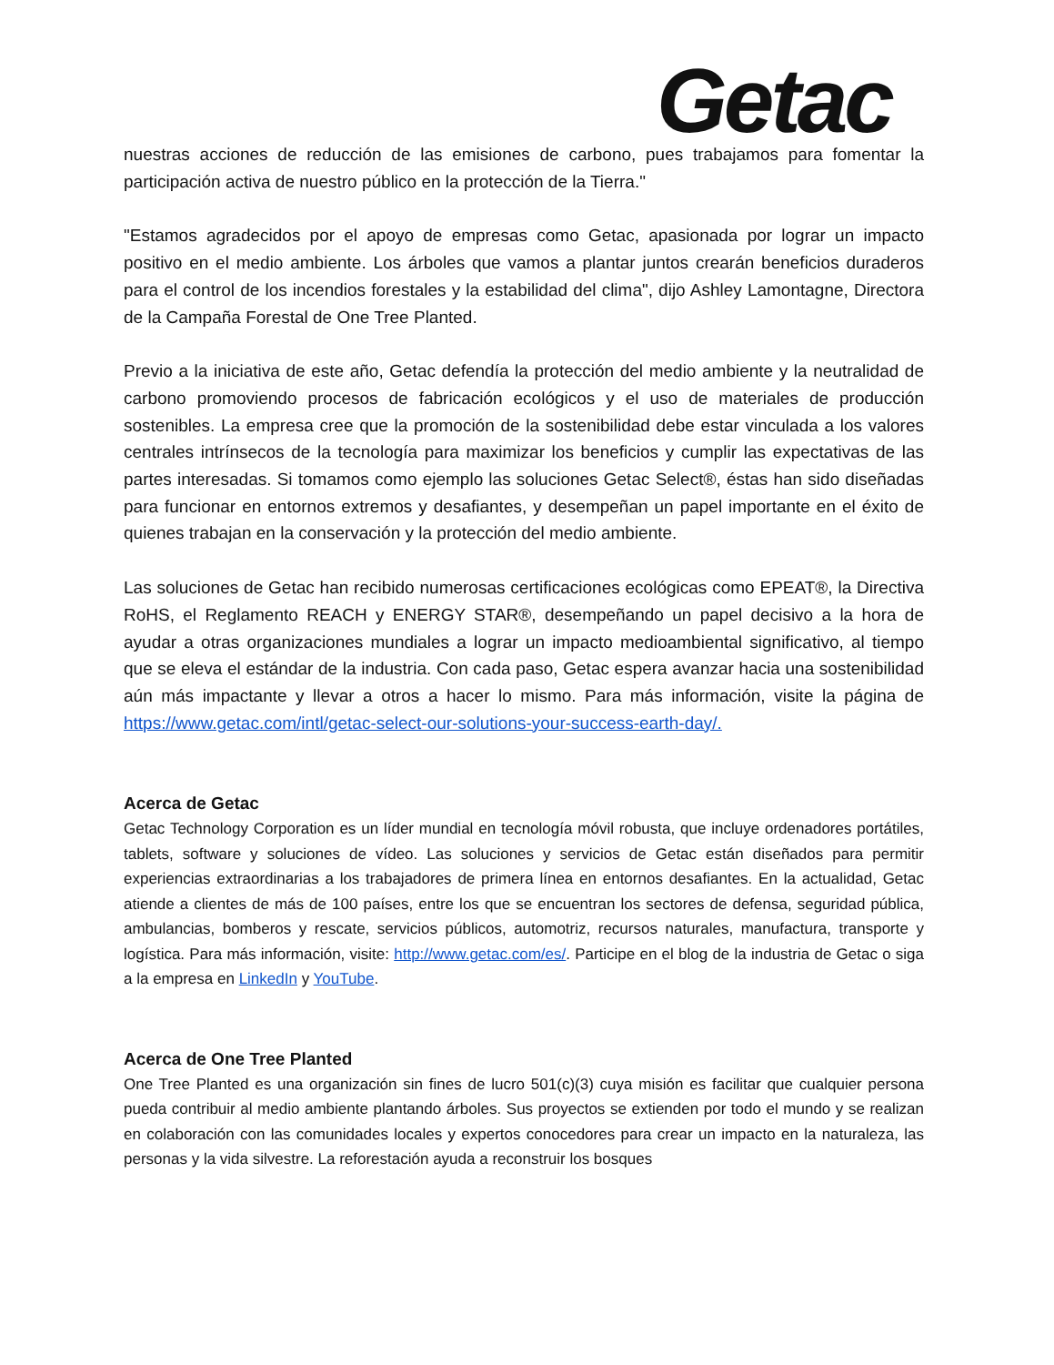Getac
nuestras acciones de reducción de las emisiones de carbono, pues trabajamos para fomentar la participación activa de nuestro público en la protección de la Tierra."
"Estamos agradecidos por el apoyo de empresas como Getac, apasionada por lograr un impacto positivo en el medio ambiente. Los árboles que vamos a plantar juntos crearán beneficios duraderos para el control de los incendios forestales y la estabilidad del clima", dijo Ashley Lamontagne, Directora de la Campaña Forestal de One Tree Planted.
Previo a la iniciativa de este año, Getac defendía la protección del medio ambiente y la neutralidad de carbono promoviendo procesos de fabricación ecológicos y el uso de materiales de producción sostenibles. La empresa cree que la promoción de la sostenibilidad debe estar vinculada a los valores centrales intrínsecos de la tecnología para maximizar los beneficios y cumplir las expectativas de las partes interesadas. Si tomamos como ejemplo las soluciones Getac Select®, éstas han sido diseñadas para funcionar en entornos extremos y desafiantes, y desempeñan un papel importante en el éxito de quienes trabajan en la conservación y la protección del medio ambiente.
Las soluciones de Getac han recibido numerosas certificaciones ecológicas como EPEAT®, la Directiva RoHS, el Reglamento REACH y ENERGY STAR®, desempeñando un papel decisivo a la hora de ayudar a otras organizaciones mundiales a lograr un impacto medioambiental significativo, al tiempo que se eleva el estándar de la industria. Con cada paso, Getac espera avanzar hacia una sostenibilidad aún más impactante y llevar a otros a hacer lo mismo. Para más información, visite la página de https://www.getac.com/intl/getac-select-our-solutions-your-success-earth-day/.
Acerca de Getac
Getac Technology Corporation es un líder mundial en tecnología móvil robusta, que incluye ordenadores portátiles, tablets, software y soluciones de vídeo. Las soluciones y servicios de Getac están diseñados para permitir experiencias extraordinarias a los trabajadores de primera línea en entornos desafiantes. En la actualidad, Getac atiende a clientes de más de 100 países, entre los que se encuentran los sectores de defensa, seguridad pública, ambulancias, bomberos y rescate, servicios públicos, automotriz, recursos naturales, manufactura, transporte y logística. Para más información, visite: http://www.getac.com/es/. Participe en el blog de la industria de Getac o siga a la empresa en LinkedIn y YouTube.
Acerca de One Tree Planted
One Tree Planted es una organización sin fines de lucro 501(c)(3) cuya misión es facilitar que cualquier persona pueda contribuir al medio ambiente plantando árboles. Sus proyectos se extienden por todo el mundo y se realizan en colaboración con las comunidades locales y expertos conocedores para crear un impacto en la naturaleza, las personas y la vida silvestre. La reforestación ayuda a reconstruir los bosques